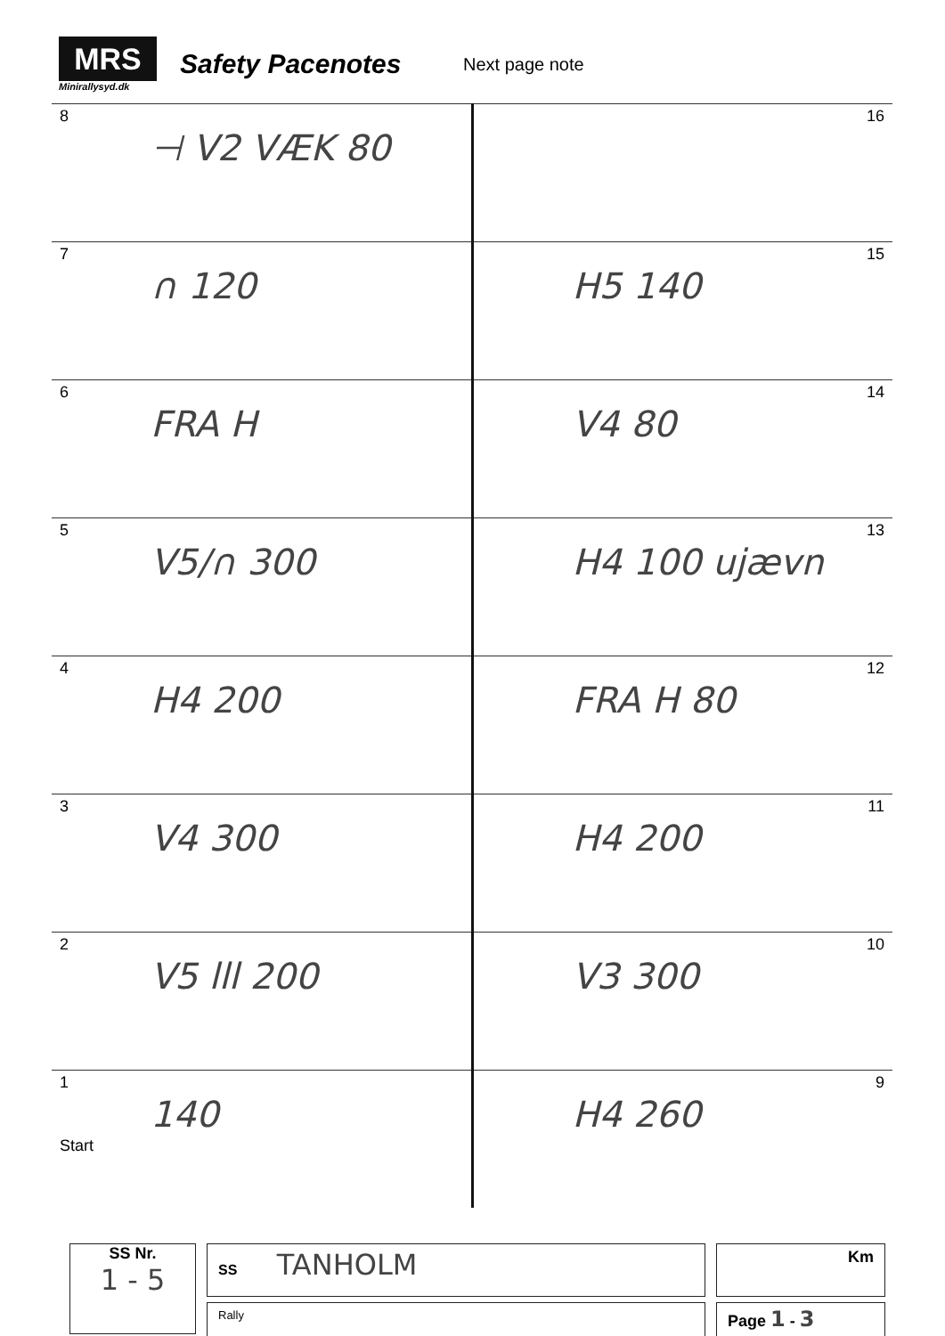MRS
Minirallysyd.dk
Safety Pacenotes
Next page note
| 8 ⊣ V2 VÆK 80 | 16 |
| 7 ∩ 120 | 15 H5 140 |
| 6 FRA H | 14 V4 80 |
| 5 V5/∩ 300 | 13 H4 100 ujævn |
| 4 H4 200 | 12 FRA H 80 |
| 3 V4 300 | 11 H4 200 |
| 2 V5 lll 200 | 10 V3 300 |
| 1 140 Start | 9 H4 260 |
SS Nr.
1 - 5
SS TANHOLM
Rally
Km
Page 1 - 3